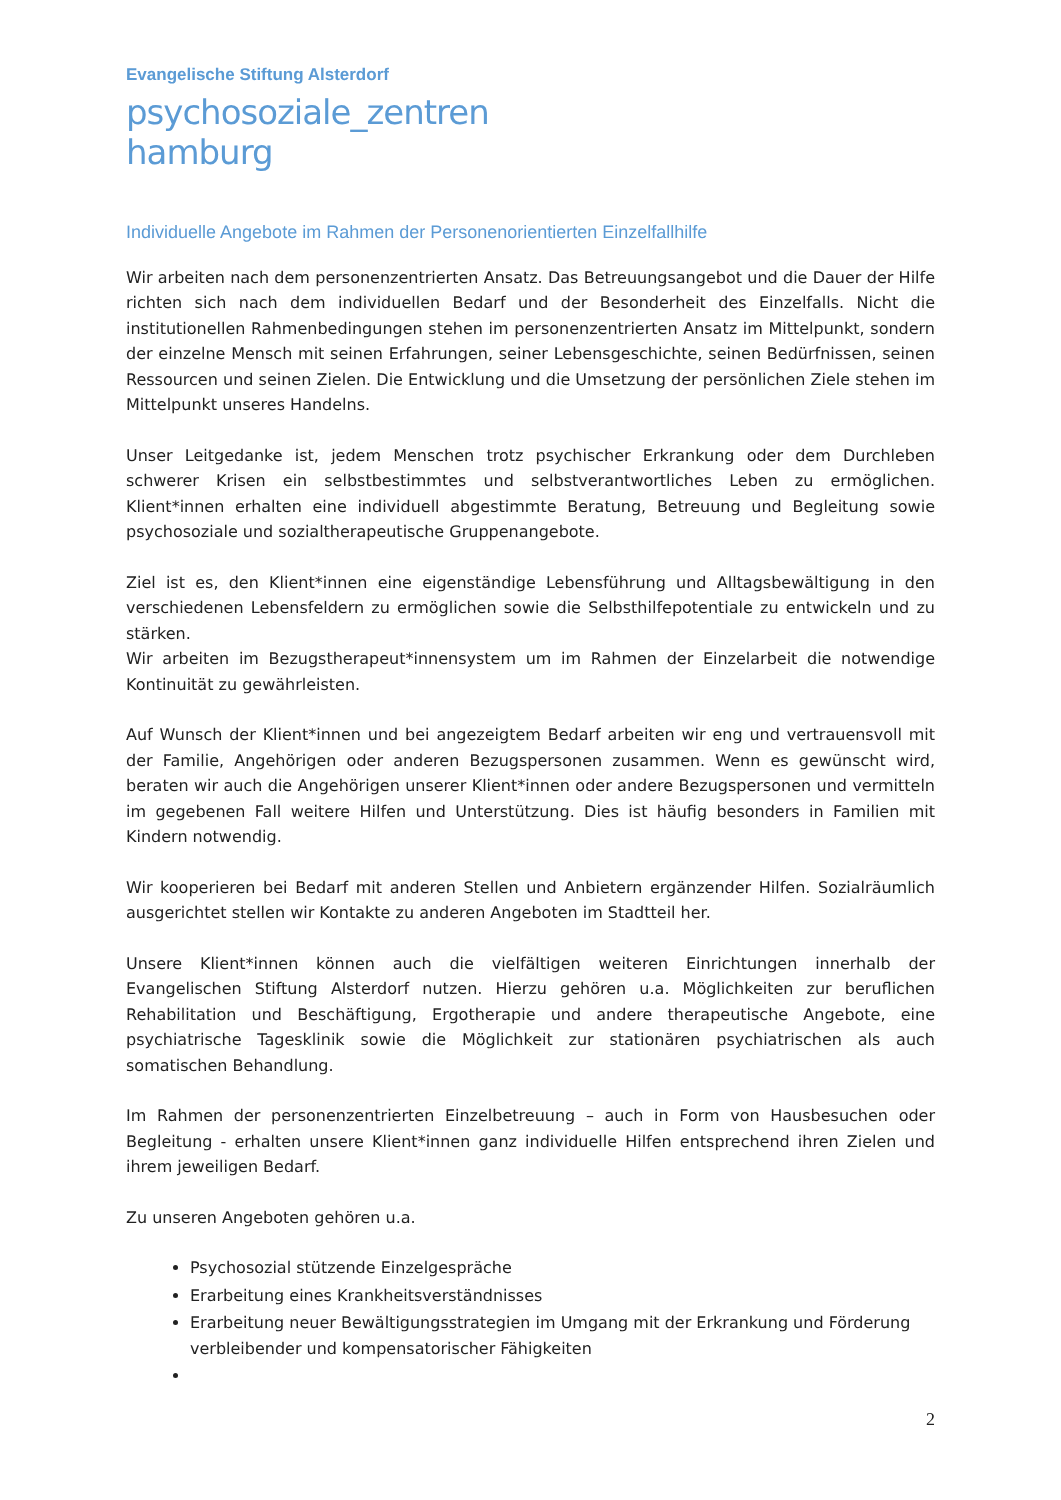Evangelische Stiftung Alsterdorf
psychosoziale_zentren
hamburg
Individuelle Angebote im Rahmen der Personenorientierten Einzelfallhilfe
Wir arbeiten nach dem personenzentrierten Ansatz. Das Betreuungsangebot und die Dauer der Hilfe richten sich nach dem individuellen Bedarf und der Besonderheit des Einzelfalls. Nicht die institutionellen Rahmenbedingungen stehen im personenzentrierten Ansatz im Mittelpunkt, sondern der einzelne Mensch mit seinen Erfahrungen, seiner Lebensgeschichte, seinen Bedürfnissen, seinen Ressourcen und seinen Zielen. Die Entwicklung und die Umsetzung der persönlichen Ziele stehen im Mittelpunkt unseres Handelns.
Unser Leitgedanke ist, jedem Menschen trotz psychischer Erkrankung oder dem Durchleben schwerer Krisen ein selbstbestimmtes und selbstverantwortliches Leben zu ermöglichen. Klient*innen erhalten eine individuell abgestimmte Beratung, Betreuung und Begleitung sowie psychosoziale und sozialtherapeutische Gruppenangebote.
Ziel ist es, den Klient*innen eine eigenständige Lebensführung und Alltagsbewältigung in den verschiedenen Lebensfeldern zu ermöglichen sowie die Selbsthilfepotentiale zu entwickeln und zu stärken.
Wir arbeiten im Bezugstherapeut*innensystem um im Rahmen der Einzelarbeit die notwendige Kontinuität zu gewährleisten.
Auf Wunsch der Klient*innen und bei angezeigtem Bedarf arbeiten wir eng und vertrauensvoll mit der Familie, Angehörigen oder anderen Bezugspersonen zusammen. Wenn es gewünscht wird, beraten wir auch die Angehörigen unserer Klient*innen oder andere Bezugspersonen und vermitteln im gegebenen Fall weitere Hilfen und Unterstützung. Dies ist häufig besonders in Familien mit Kindern notwendig.
Wir kooperieren bei Bedarf mit anderen Stellen und Anbietern ergänzender Hilfen. Sozialräumlich ausgerichtet stellen wir Kontakte zu anderen Angeboten im Stadtteil her.
Unsere Klient*innen können auch die vielfältigen weiteren Einrichtungen innerhalb der Evangelischen Stiftung Alsterdorf nutzen. Hierzu gehören u.a. Möglichkeiten zur beruflichen Rehabilitation und Beschäftigung, Ergotherapie und andere therapeutische Angebote, eine psychiatrische Tagesklinik sowie die Möglichkeit zur stationären psychiatrischen als auch somatischen Behandlung.
Im Rahmen der personenzentrierten Einzelbetreuung – auch in Form von Hausbesuchen oder Begleitung - erhalten unsere Klient*innen ganz individuelle Hilfen entsprechend ihren Zielen und ihrem jeweiligen Bedarf.
Zu unseren Angeboten gehören u.a.
Psychosozial stützende Einzelgespräche
Erarbeitung eines Krankheitsverständnisses
Erarbeitung neuer Bewältigungsstrategien im Umgang mit der Erkrankung und Förderung verbleibender und kompensatorischer Fähigkeiten
2